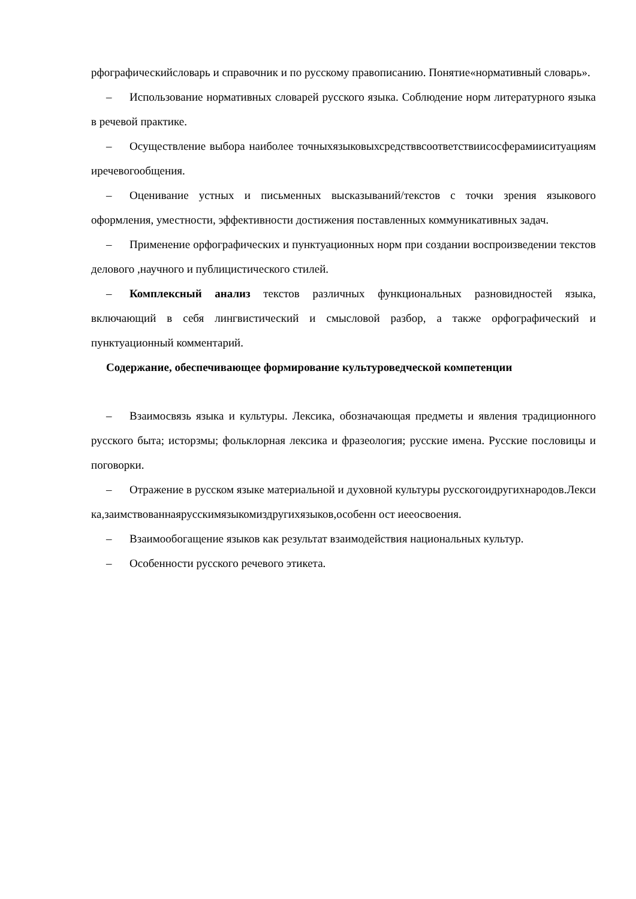рфографическийсловарь и справочник и по русскому правописанию. Понятие«нормативный словарь».
– Использование нормативных словарей русского языка. Соблюдение норм литературного языка в речевой практике.
– Осуществление выбора наиболее точныхязыковыхсредствв­соответствиисосферамиисит­уациямиречевогообщения.
– Оценивание устных и письменных высказываний/текстов с точки зрения языкового оформления, уместности, эффективности достижения поставленных коммуникативных задач.
– Применение орфографических и пунктуационных норм при создании воспроизведении текстов делового ,научного и публицистического стилей.
– Комплексный анализ текстов различных функциональных разновидностей языка, включающий в себя лингвистический и смысловой разбор, а также орфографический и пунктуационный комментарий.
Содержание, обеспечивающее формирование культуроведческой компетенции
– Взаимосвязь языка и культуры. Лексика, обозначающая предметы и явления традиционного русского быта; исторзмы; фольклорная лексика и фразеология; русские имена. Русские пословицы и поговорки.
– Отражение в русском языке материальной и духовной культуры русскогоидругихнародов.Лексика,заимствованнаярусскимязыкомиздругихязыков,особенн ост иееосвоения.
– Взаимообогащение языков как результат взаимодействия национальных культур.
– Особенности русского речевого этикета.